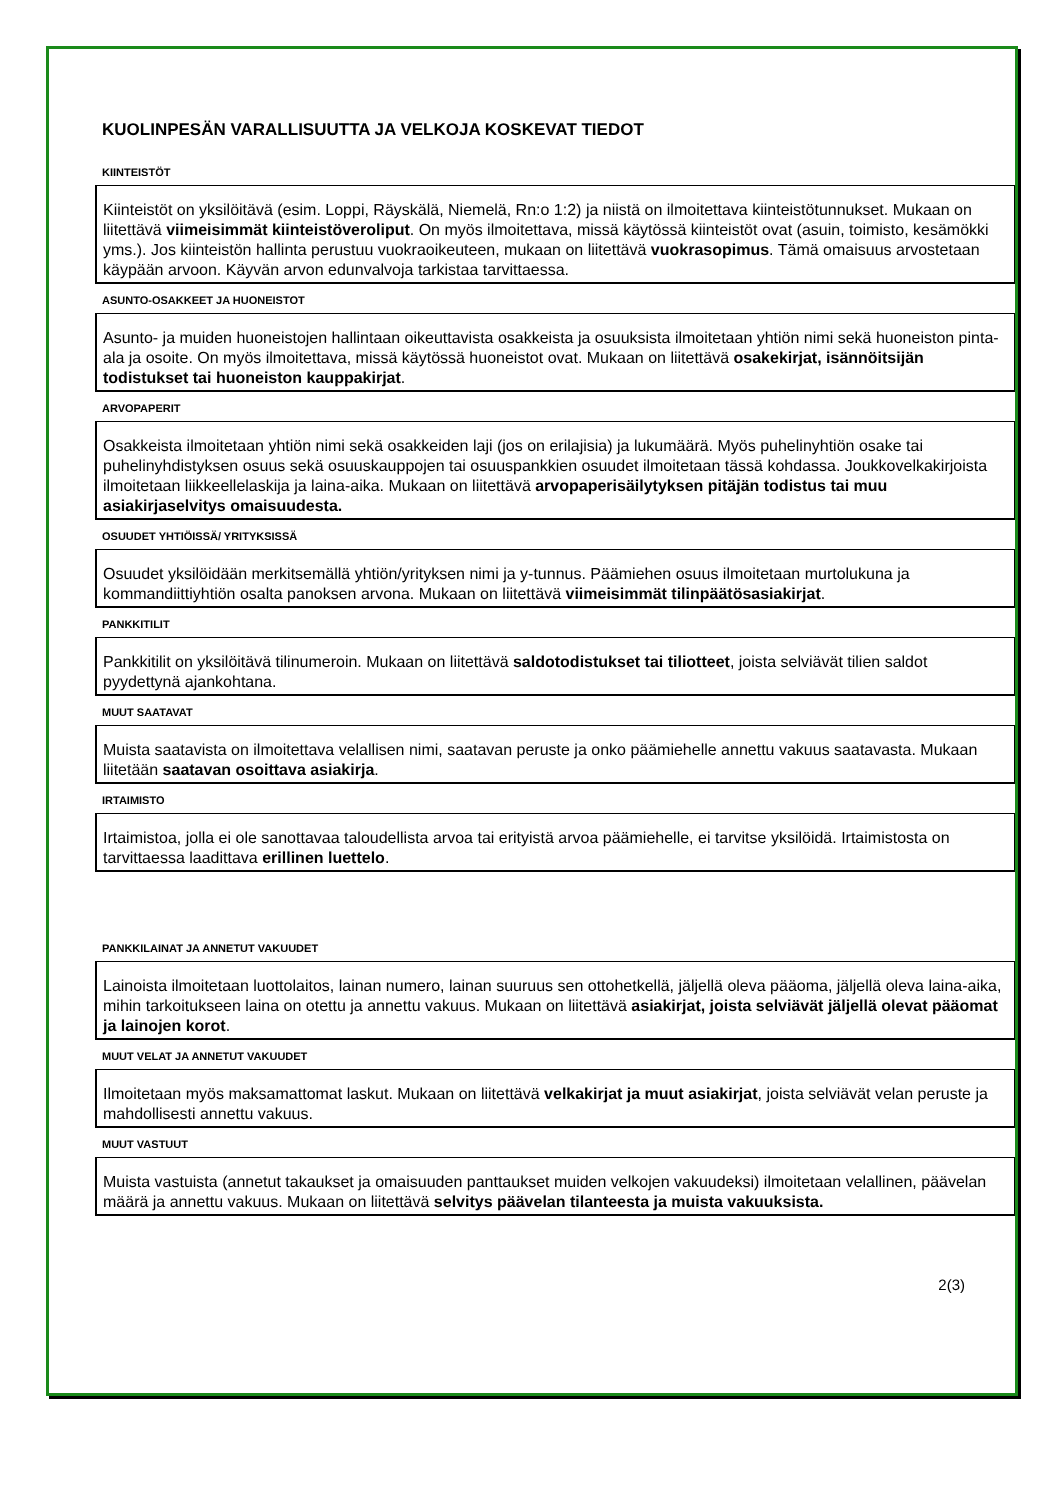KUOLINPESÄN VARALLISUUTTA JA VELKOJA KOSKEVAT TIEDOT
KIINTEISTÖT
Kiinteistöt on yksilöitävä (esim. Loppi, Räyskälä, Niemelä, Rn:o 1:2) ja niistä on ilmoitettava kiinteistötunnukset. Mukaan on liitettävä viimeisimmät kiinteistöveroliput. On myös ilmoitettava, missä käytössä kiinteistöt ovat (asuin, toimisto, kesämökki yms.). Jos kiinteistön hallinta perustuu vuokraoikeuteen, mukaan on liitettävä vuokrasopimus. Tämä omaisuus arvostetaan käypään arvoon. Käyvän arvon edunvalvoja tarkistaa tarvittaessa.
ASUNTO-OSAKKEET JA HUONEISTOT
Asunto- ja muiden huoneistojen hallintaan oikeuttavista osakkeista ja osuuksista ilmoitetaan yhtiön nimi sekä huoneiston pinta-ala ja osoite. On myös ilmoitettava, missä käytössä huoneistot ovat. Mukaan on liitettävä osakekirjat, isännöitsijän todistukset tai huoneiston kauppakirjat.
ARVOPAPERIT
Osakkeista ilmoitetaan yhtiön nimi sekä osakkeiden laji (jos on erilajisia) ja lukumäärä. Myös puhelinyhtiön osake tai puhelinyhdistyksen osuus sekä osuuskauppojen tai osuuspankkien osuudet ilmoitetaan tässä kohdassa. Joukkovelkakirjoista ilmoitetaan liikkeellelaskija ja laina-aika. Mukaan on liitettävä arvopaperisäilytyksen pitäjän todistus tai muu asiakirjaselvitys omaisuudesta.
OSUUDET YHTIÖISSÄ/ YRITYKSISSÄ
Osuudet yksilöidään merkitsemällä yhtiön/yrityksen nimi ja y-tunnus. Päämiehen osuus ilmoitetaan murtolukuna ja kommandiittiyhtiön osalta panoksen arvona. Mukaan on liitettävä viimeisimmät tilinpäätösasiakirjat.
PANKKITILIT
Pankkitilit on yksilöitävä tilinumeroin. Mukaan on liitettävä saldotodistukset tai tiliotteet, joista selviävät tilien saldot pyydettynä ajankohtana.
MUUT SAATAVAT
Muista saatavista on ilmoitettava velallisen nimi, saatavan peruste ja onko päämiehelle annettu vakuus saatavasta. Mukaan liitetään saatavan osoittava asiakirja.
IRTAIMISTO
Irtaimistoa, jolla ei ole sanottavaa taloudellista arvoa tai erityistä arvoa päämiehelle, ei tarvitse yksilöidä. Irtaimistosta on tarvittaessa laadittava erillinen luettelo.
PANKKILAINAT JA ANNETUT VAKUUDET
Lainoista ilmoitetaan luottolaitos, lainan numero, lainan suuruus sen ottohetkellä, jäljellä oleva pääoma, jäljellä oleva laina-aika, mihin tarkoitukseen laina on otettu ja annettu vakuus. Mukaan on liitettävä asiakirjat, joista selviävät jäljellä olevat pääomat ja lainojen korot.
MUUT VELAT JA ANNETUT VAKUUDET
Ilmoitetaan myös maksamattomat laskut. Mukaan on liitettävä velkakirjat ja muut asiakirjat, joista selviävät velan peruste ja mahdollisesti annettu vakuus.
MUUT VASTUUT
Muista vastuista (annetut takaukset ja omaisuuden panttaukset muiden velkojen vakuudeksi) ilmoitetaan velallinen, päävelan määrä ja annettu vakuus. Mukaan on liitettävä selvitys päävelan tilanteesta ja muista vakuuksista.
2(3)